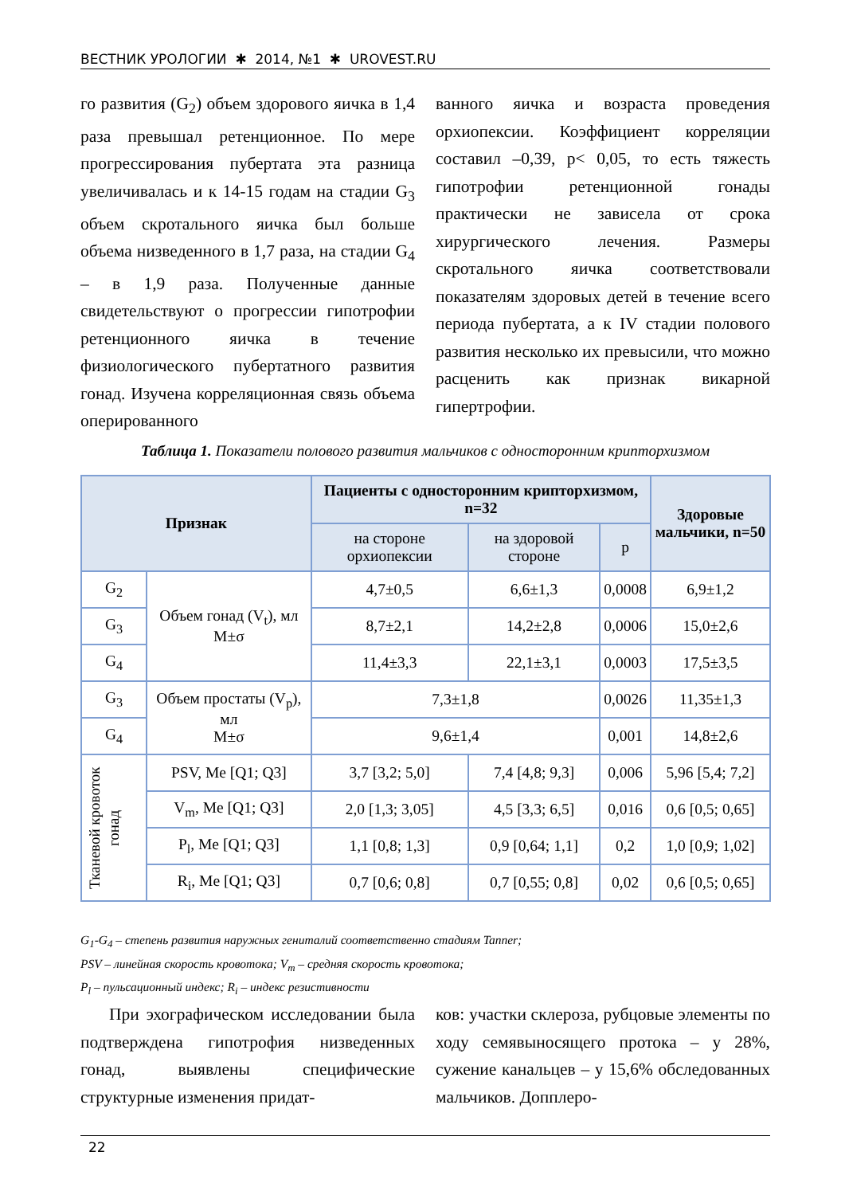ВЕСТНИК УРОЛОГИИ ✱ 2014, №1 ✱ UROVEST.RU
го развития (G<sub>2</sub>) объем здорового яичка в 1,4 раза превышал ретенционное. По мере прогрессирования пубертата эта разница увеличивалась и к 14-15 годам на стадии G<sub>3</sub> объем скротального яичка был больше объема низведенного в 1,7 раза, на стадии G<sub>4</sub> – в 1,9 раза. Полученные данные свидетельствуют о прогрессии гипотрофии ретенционного яичка в течение физиологического пубертатного развития гонад. Изучена корреляционная связь объема оперированного
ванного яичка и возраста проведения орхиопексии. Коэффициент корреляции составил –0,39, p< 0,05, то есть тяжесть гипотрофии ретенционной гонады практически не зависела от срока хирургического лечения. Размеры скротального яичка соответствовали показателям здоровых детей в течение всего периода пубертата, а к IV стадии полового развития несколько их превысили, что можно расценить как признак викарной гипертрофии.
Таблица 1. Показатели полового развития мальчиков с односторонним крипторхизмом
| Признак | | Пациенты с односторонним крипторхизмом, n=32 | | | Здоровые мальчики, n=50 |
| --- | --- | --- | --- | --- | --- |
| | | на стороне орхиопексии | на здоровой стороне | p | |
| G<sub>2</sub> | Объем гонад (V<sub>t</sub>), мл M±σ | 4,7±0,5 | 6,6±1,3 | 0,0008 | 6,9±1,2 |
| G<sub>3</sub> | | 8,7±2,1 | 14,2±2,8 | 0,0006 | 15,0±2,6 |
| G<sub>4</sub> | | 11,4±3,3 | 22,1±3,1 | 0,0003 | 17,5±3,5 |
| G<sub>3</sub> | Объем простаты (V<sub>p</sub>), мл M±σ | 7,3±1,8 | | 0,0026 | 11,35±1,3 |
| G<sub>4</sub> | | 9,6±1,4 | | 0,001 | 14,8±2,6 |
| Тканевой кровоток гонад | PSV, Me [Q1; Q3] | 3,7 [3,2; 5,0] | 7,4 [4,8; 9,3] | 0,006 | 5,96 [5,4; 7,2] |
| | V<sub>m</sub>, Me [Q1; Q3] | 2,0 [1,3; 3,05] | 4,5 [3,3; 6,5] | 0,016 | 0,6 [0,5; 0,65] |
| | P<sub>l</sub>, Me [Q1; Q3] | 1,1 [0,8; 1,3] | 0,9 [0,64; 1,1] | 0,2 | 1,0 [0,9; 1,02] |
| | R<sub>i</sub>, Me [Q1; Q3] | 0,7 [0,6; 0,8] | 0,7 [0,55; 0,8] | 0,02 | 0,6 [0,5; 0,65] |
G<sub>1</sub>-G<sub>4</sub> – степень развития наружных гениталий соответственно стадиям Tanner;
PSV – линейная скорость кровотока; V<sub>m</sub> – средняя скорость кровотока;
P<sub>l</sub> – пульсационный индекс; R<sub>i</sub> – индекс резистивности
При эхографическом исследовании была подтверждена гипотрофия низведенных гонад, выявлены специфические структурные изменения придат-
ков: участки склероза, рубцовые элементы по ходу семявыносящего протока – у 28%, сужение канальцев – у 15,6% обследованных мальчиков. Допплеро-
22